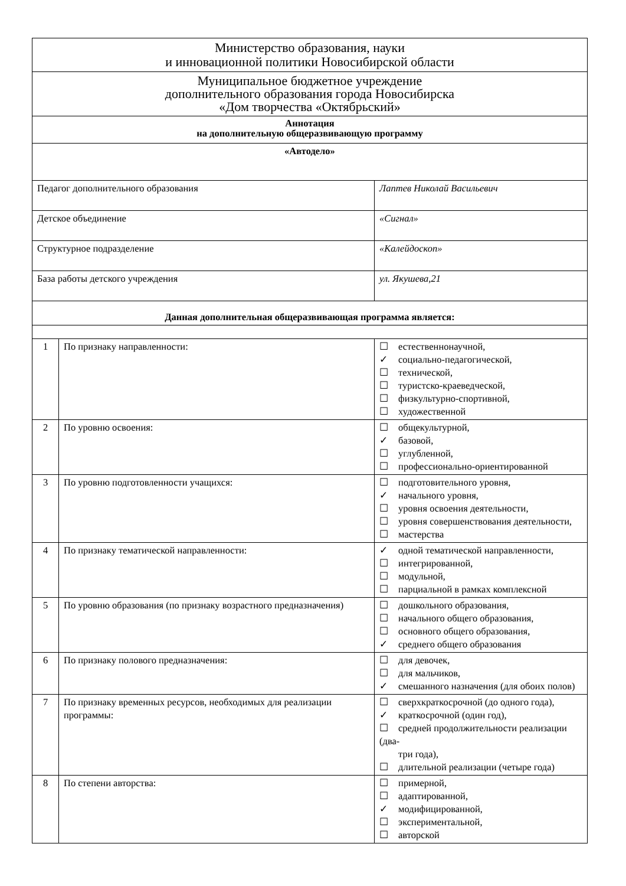| Министерство образования, науки и инновационной политики Новосибирской области | | |
| Муниципальное бюджетное учреждение дополнительного образования города Новосибирска «Дом творчества «Октябрьский» | | |
| Аннотация на дополнительную общеразвивающую программу | | |
| «Автодело» | | |
| Педагог дополнительного образования | | Лаптев Николай Васильевич |
| Детское объединение | | «Сигнал» |
| Структурное подразделение | | «Калейдоскоп» |
| База работы детского учреждения | | ул. Якушева,21 |
| Данная дополнительная общеразвивающая программа является: | | |
| 1 | По признаку направленности: | ☐ естественнонаучной, ✓ социально-педагогической, ☐ технической, ☐ туристско-краеведческой, ☐ физкультурно-спортивной, ☐ художественной |
| 2 | По уровню освоения: | ☐ общекультурной, ✓ базовой, ☐ углубленной, ☐ профессионально-ориентированной |
| 3 | По уровню подготовленности учащихся: | ☐ подготовительного уровня, ✓ начального уровня, ☐ уровня освоения деятельности, ☐ уровня совершенствования деятельности, ☐ мастерства |
| 4 | По признаку тематической направленности: | ✓ одной тематической направленности, ☐ интегрированной, ☐ модульной, ☐ парциальной в рамках комплексной |
| 5 | По уровню образования (по признаку возрастного предназначения) | ☐ дошкольного образования, ☐ начального общего образования, ☐ основного общего образования, ✓ среднего общего образования |
| 6 | По признаку полового предназначения: | ☐ для девочек, ☐ для мальчиков, ✓ смешанного назначения (для обоих полов) |
| 7 | По признаку временных ресурсов, необходимых для реализации программы: | ☐ сверхкраткосрочной (до одного года), ✓ краткосрочной (один год), ☐ средней продолжительности реализации (два- три года), ☐ длительной реализации (четыре года) |
| 8 | По степени авторства: | ☐ примерной, ☐ адаптированной, ✓ модифицированной, ☐ экспериментальной, ☐ авторской |